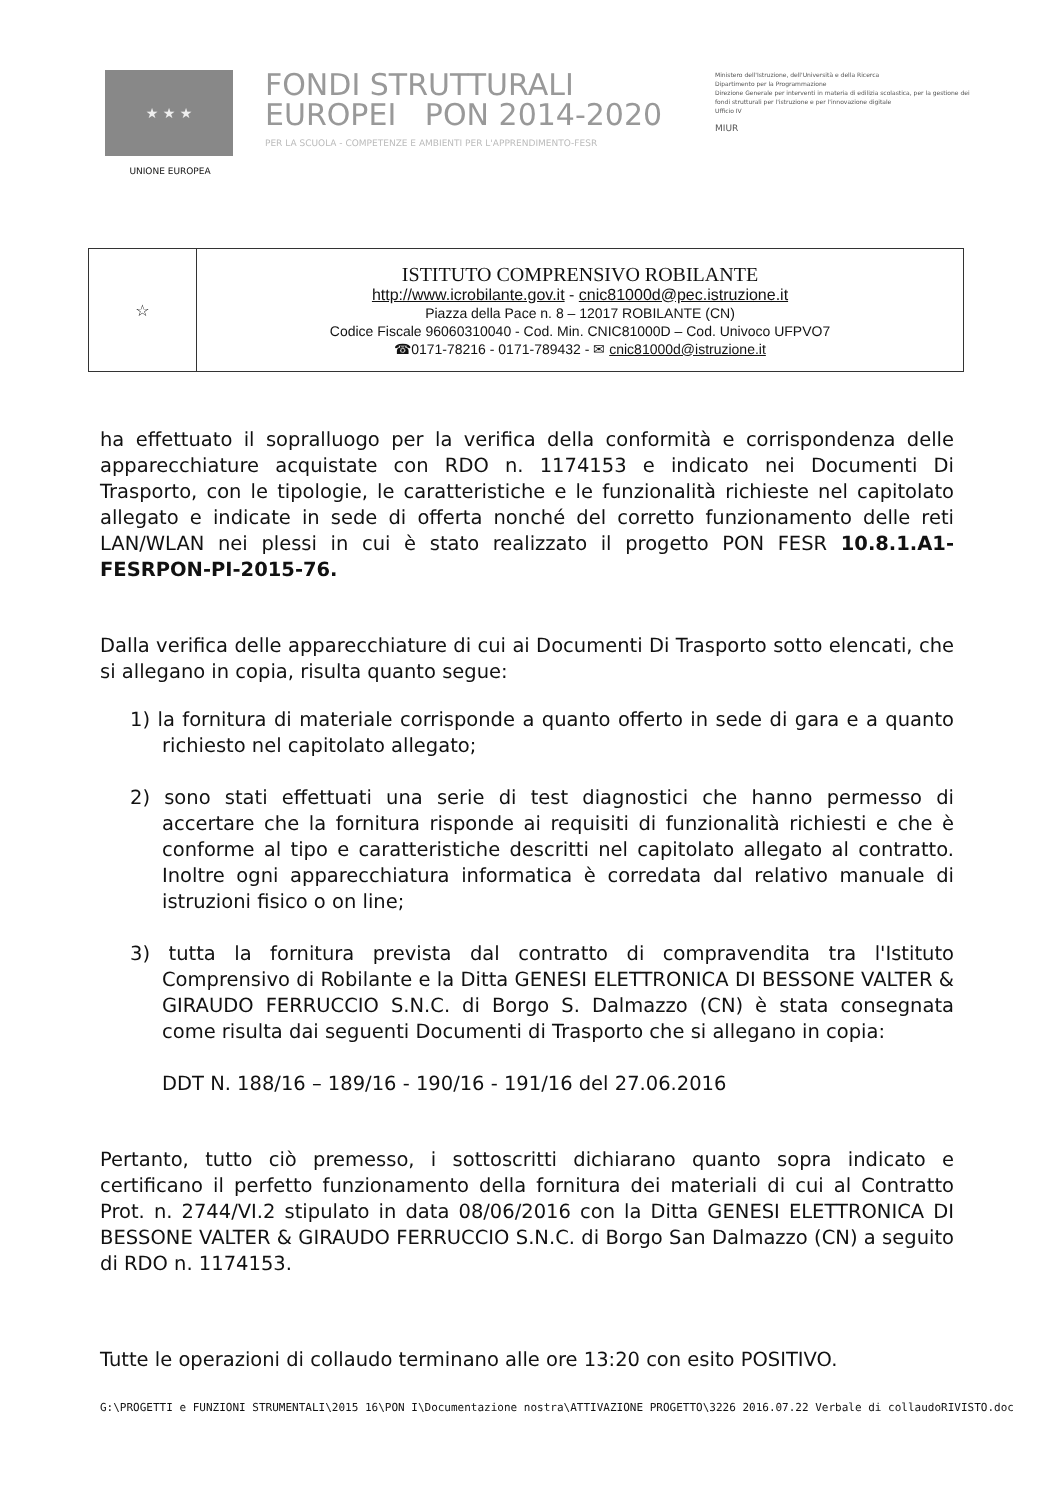★ ★ ★
UNIONE EUROPEA
FONDI STRUTTURALI EUROPEI PON 2014-2020
PER LA SCUOLA - COMPETENZE E AMBIENTI PER L'APPRENDIMENTO-FESR
Ministero dell'Istruzione, dell'Università e della Ricerca
Dipartimento per la Programmazione
Direzione Generale per interventi in materia di edilizia scolastica, per la gestione dei fondi strutturali per l'istruzione e per l'innovazione digitale
Ufficio IV
MIUR
| ☆ | ISTITUTO COMPRENSIVO ROBILANTE http://www.icrobilante.gov.it - cnic81000d@pec.istruzione.it Piazza della Pace n. 8 – 12017 ROBILANTE (CN) Codice Fiscale 96060310040 - Cod. Min. CNIC81000D – Cod. Univoco UFPVO7 ☎0171-78216 - 0171-789432 - ✉ cnic81000d@istruzione.it |
ha effettuato il sopralluogo per la verifica della conformità e corrispondenza delle apparecchiature acquistate con RDO n. 1174153 e indicato nei Documenti Di Trasporto, con le tipologie, le caratteristiche e le funzionalità richieste nel capitolato allegato e indicate in sede di offerta nonché del corretto funzionamento delle reti LAN/WLAN nei plessi in cui è stato realizzato il progetto PON FESR 10.8.1.A1-FESRPON-PI-2015-76.
Dalla verifica delle apparecchiature di cui ai Documenti Di Trasporto sotto elencati, che si allegano in copia, risulta quanto segue:
1) la fornitura di materiale corrisponde a quanto offerto in sede di gara e a quanto richiesto nel capitolato allegato;
2) sono stati effettuati una serie di test diagnostici che hanno permesso di accertare che la fornitura risponde ai requisiti di funzionalità richiesti e che è conforme al tipo e caratteristiche descritti nel capitolato allegato al contratto. Inoltre ogni apparecchiatura informatica è corredata dal relativo manuale di istruzioni fisico o on line;
3) tutta la fornitura prevista dal contratto di compravendita tra l'Istituto Comprensivo di Robilante e la Ditta GENESI ELETTRONICA DI BESSONE VALTER & GIRAUDO FERRUCCIO S.N.C. di Borgo S. Dalmazzo (CN) è stata consegnata come risulta dai seguenti Documenti di Trasporto che si allegano in copia:
DDT N. 188/16 – 189/16 - 190/16 - 191/16 del 27.06.2016
Pertanto, tutto ciò premesso, i sottoscritti dichiarano quanto sopra indicato e certificano il perfetto funzionamento della fornitura dei materiali di cui al Contratto Prot. n. 2744/VI.2 stipulato in data 08/06/2016 con la Ditta GENESI ELETTRONICA DI BESSONE VALTER & GIRAUDO FERRUCCIO S.N.C. di Borgo San Dalmazzo (CN) a seguito di RDO n. 1174153.
Tutte le operazioni di collaudo terminano alle ore 13:20 con esito POSITIVO.
G:\PROGETTI e FUNZIONI STRUMENTALI\2015 16\PON I\Documentazione nostra\ATTIVAZIONE PROGETTO\3226 2016.07.22 Verbale di collaudoRIVISTO.doc